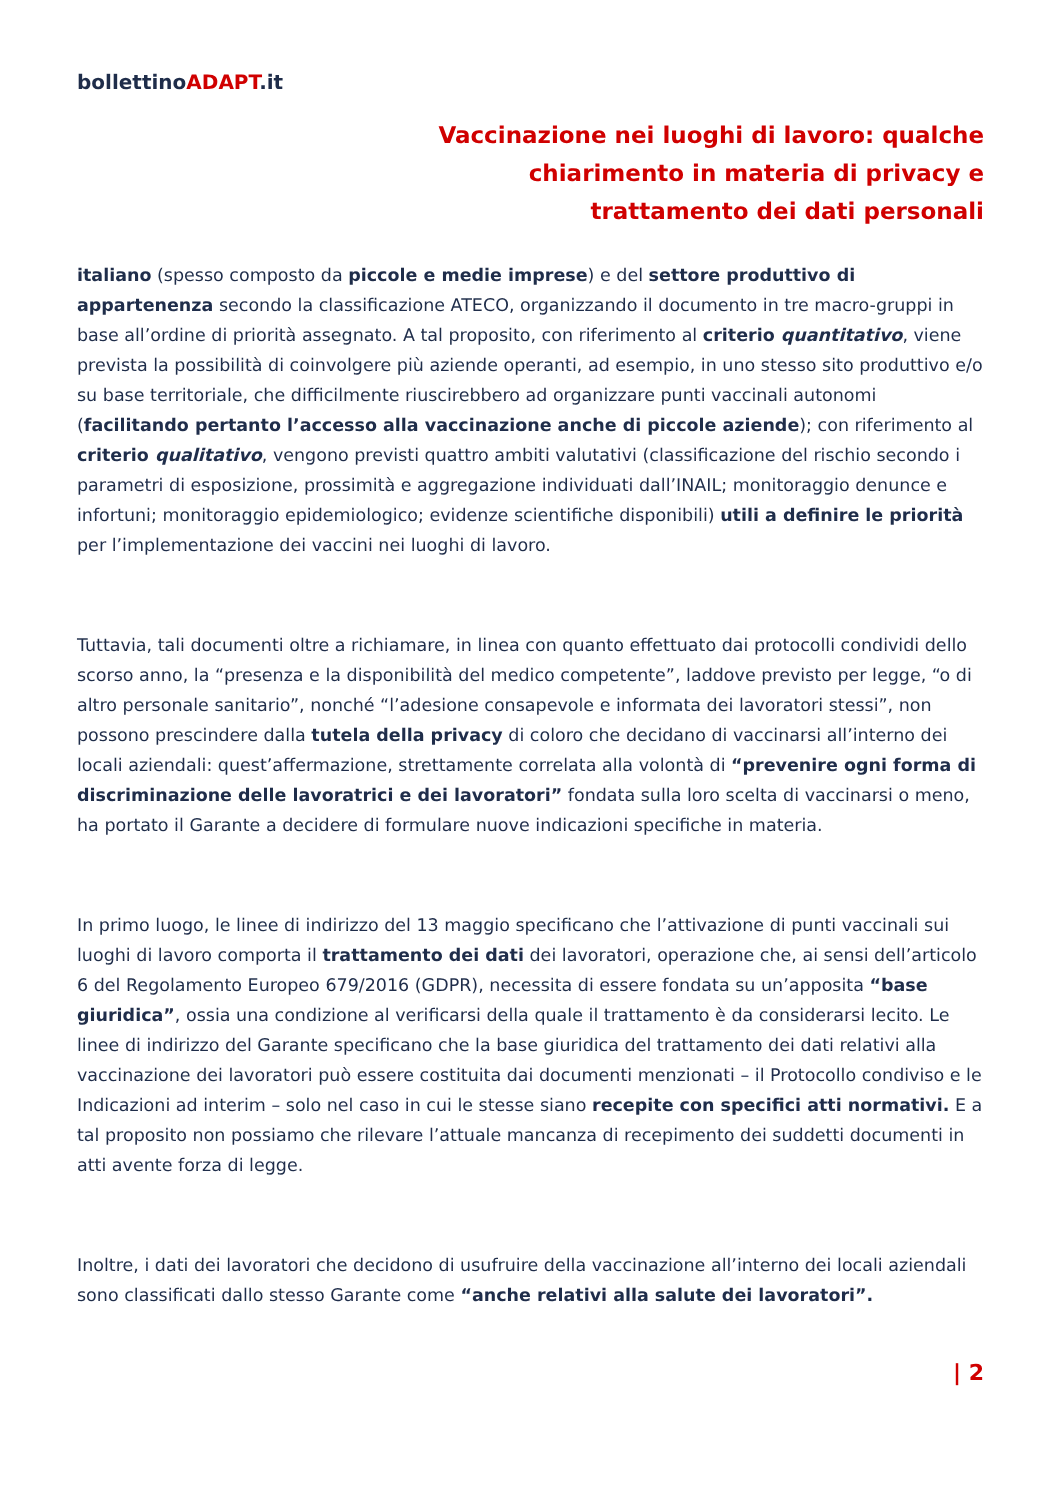bollettinoADAPT.it
Vaccinazione nei luoghi di lavoro: qualche chiarimento in materia di privacy e trattamento dei dati personali
italiano (spesso composto da piccole e medie imprese) e del settore produttivo di appartenenza secondo la classificazione ATECO, organizzando il documento in tre macro-gruppi in base all’ordine di priorità assegnato. A tal proposito, con riferimento al criterio quantitativo, viene prevista la possibilità di coinvolgere più aziende operanti, ad esempio, in uno stesso sito produttivo e/o su base territoriale, che difficilmente riuscirebbero ad organizzare punti vaccinali autonomi (facilitando pertanto l’accesso alla vaccinazione anche di piccole aziende); con riferimento al criterio qualitativo, vengono previsti quattro ambiti valutativi (classificazione del rischio secondo i parametri di esposizione, prossimità e aggregazione individuati dall’INAIL; monitoraggio denunce e infortuni; monitoraggio epidemiologico; evidenze scientifiche disponibili) utili a definire le priorità per l’implementazione dei vaccini nei luoghi di lavoro.
Tuttavia, tali documenti oltre a richiamare, in linea con quanto effettuato dai protocolli condividi dello scorso anno, la “presenza e la disponibilità del medico competente”, laddove previsto per legge, “o di altro personale sanitario”, nonché “l’adesione consapevole e informata dei lavoratori stessi”, non possono prescindere dalla tutela della privacy di coloro che decidano di vaccinarsi all’interno dei locali aziendali: quest’affermazione, strettamente correlata alla volontà di “prevenire ogni forma di discriminazione delle lavoratrici e dei lavoratori” fondata sulla loro scelta di vaccinarsi o meno, ha portato il Garante a decidere di formulare nuove indicazioni specifiche in materia.
In primo luogo, le linee di indirizzo del 13 maggio specificano che l’attivazione di punti vaccinali sui luoghi di lavoro comporta il trattamento dei dati dei lavoratori, operazione che, ai sensi dell’articolo 6 del Regolamento Europeo 679/2016 (GDPR), necessita di essere fondata su un’apposita “base giuridica”, ossia una condizione al verificarsi della quale il trattamento è da considerarsi lecito. Le linee di indirizzo del Garante specificano che la base giuridica del trattamento dei dati relativi alla vaccinazione dei lavoratori può essere costituita dai documenti menzionati – il Protocollo condiviso e le Indicazioni ad interim – solo nel caso in cui le stesse siano recepite con specifici atti normativi. E a tal proposito non possiamo che rilevare l’attuale mancanza di recepimento dei suddetti documenti in atti avente forza di legge.
Inoltre, i dati dei lavoratori che decidono di usufruire della vaccinazione all’interno dei locali aziendali sono classificati dallo stesso Garante come “anche relativi alla salute dei lavoratori”.
| 2